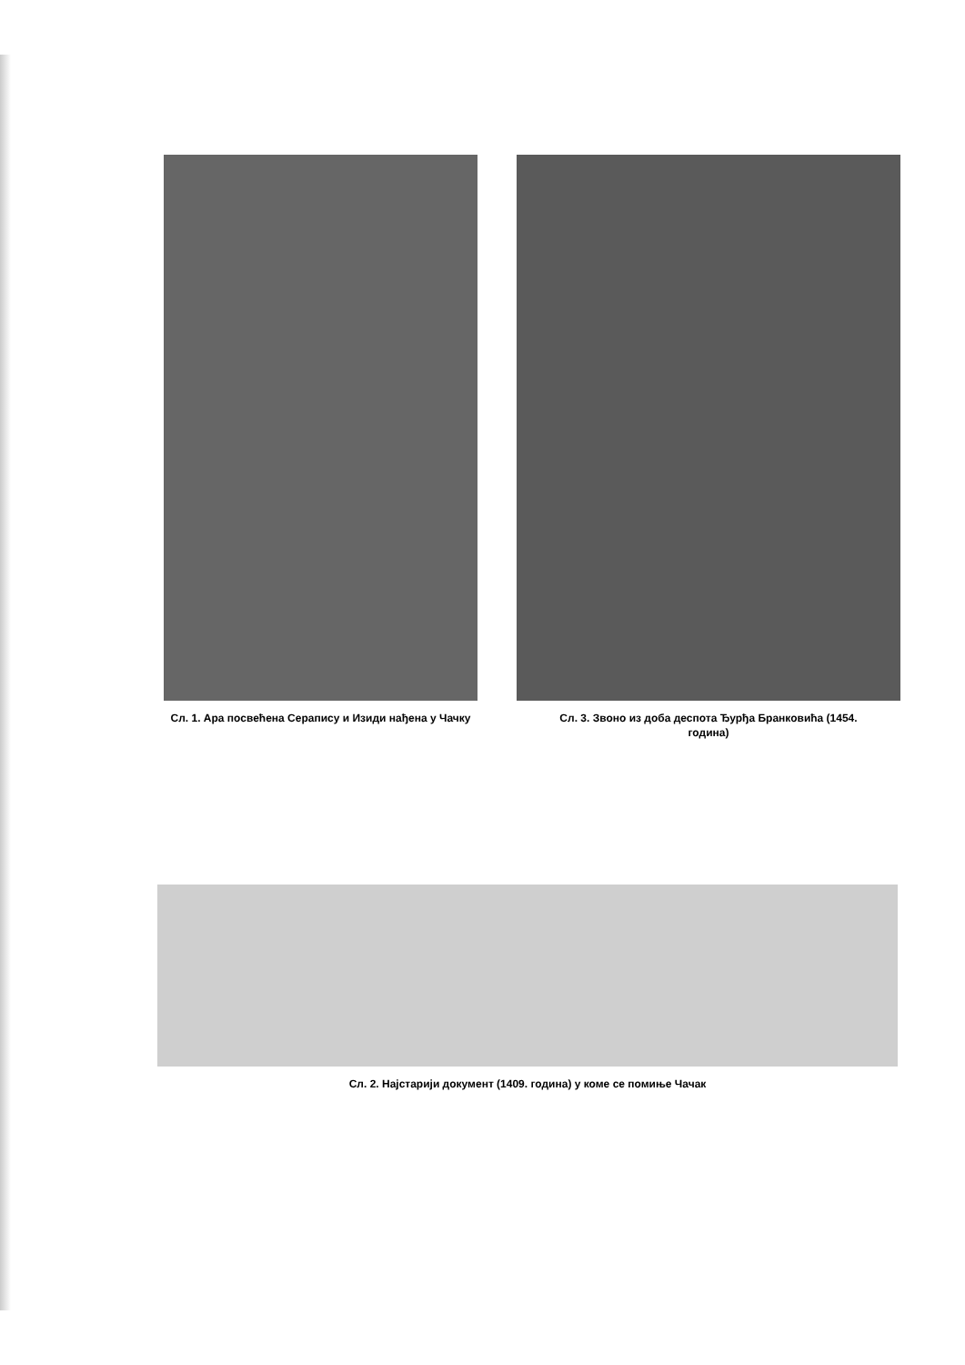Сл. 1. Ара посвећена Серапису и Изиди нађена у Чачку
Сл. 3. Звоно из доба деспота Ђурђа Бранковића (1454. година)
Сл. 2. Најстарији документ (1409. година) у коме се помиње Чачак